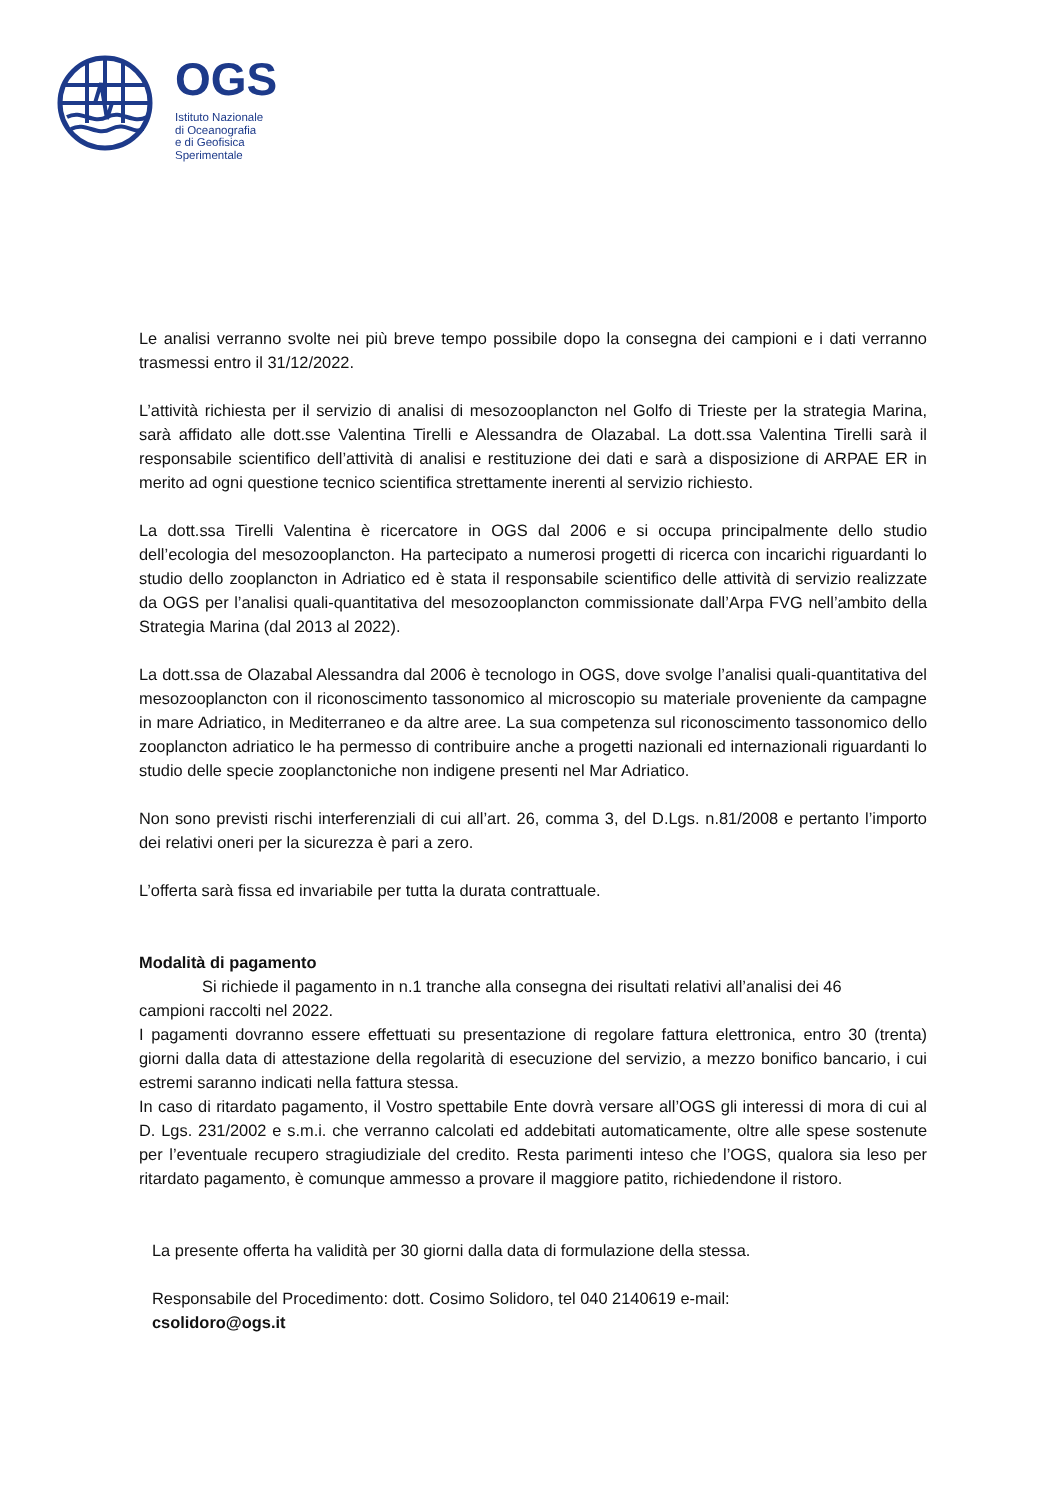OGS
Istituto Nazionale
di Oceanografia
e di Geofisica
Sperimentale
Le analisi verranno svolte nei più breve tempo possibile dopo la consegna dei campioni e i dati verranno trasmessi entro il 31/12/2022.
L’attività richiesta per il servizio di analisi di mesozooplancton nel Golfo di Trieste per la strategia Marina, sarà affidato alle dott.sse Valentina Tirelli e Alessandra de Olazabal. La dott.ssa Valentina Tirelli sarà il responsabile scientifico dell’attività di analisi e restituzione dei dati e sarà a disposizione di ARPAE ER in merito ad ogni questione tecnico scientifica strettamente inerenti al servizio richiesto.
La dott.ssa Tirelli Valentina è ricercatore in OGS dal 2006 e si occupa principalmente dello studio dell’ecologia del mesozooplancton. Ha partecipato a numerosi progetti di ricerca con incarichi riguardanti lo studio dello zooplancton in Adriatico ed è stata il responsabile scientifico delle attività di servizio realizzate da OGS per l’analisi quali-quantitativa del mesozooplancton commissionate dall’Arpa FVG nell’ambito della Strategia Marina (dal 2013 al 2022).
La dott.ssa de Olazabal Alessandra dal 2006 è tecnologo in OGS, dove svolge l’analisi quali-quantitativa del mesozooplancton con il riconoscimento tassonomico al microscopio su materiale proveniente da campagne in mare Adriatico, in Mediterraneo e da altre aree. La sua competenza sul riconoscimento tassonomico dello zooplancton adriatico le ha permesso di contribuire anche a progetti nazionali ed internazionali riguardanti lo studio delle specie zooplanctoniche non indigene presenti nel Mar Adriatico.
Non sono previsti rischi interferenziali di cui all’art. 26, comma 3, del D.Lgs. n.81/2008 e pertanto l’importo dei relativi oneri per la sicurezza è pari a zero.
L’offerta sarà fissa ed invariabile per tutta la durata contrattuale.
Modalità di pagamento
Si richiede il pagamento in n.1 tranche alla consegna dei risultati relativi all’analisi dei 46
campioni raccolti nel 2022.
I pagamenti dovranno essere effettuati su presentazione di regolare fattura elettronica, entro 30 (trenta) giorni dalla data di attestazione della regolarità di esecuzione del servizio, a mezzo bonifico bancario, i cui estremi saranno indicati nella fattura stessa.
In caso di ritardato pagamento, il Vostro spettabile Ente dovrà versare all’OGS gli interessi di mora di cui al D. Lgs. 231/2002 e s.m.i. che verranno calcolati ed addebitati automaticamente, oltre alle spese sostenute per l’eventuale recupero stragiudiziale del credito. Resta parimenti inteso che l’OGS, qualora sia leso per ritardato pagamento, è comunque ammesso a provare il maggiore patito, richiedendone il ristoro.
La presente offerta ha validità per 30 giorni dalla data di formulazione della stessa.
Responsabile del Procedimento: dott. Cosimo Solidoro, tel 040 2140619 e-mail:
csolidoro@ogs.it